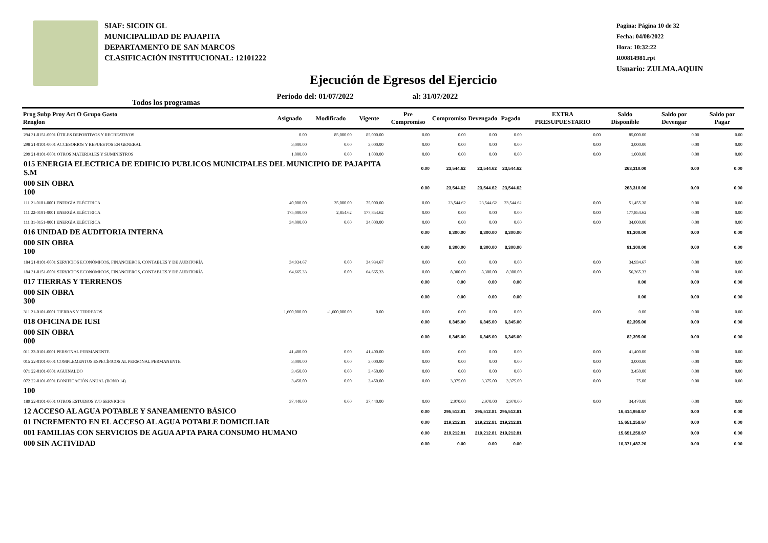SIAF: SICOIN GL
MUNICIPALIDAD DE PAJAPITA
DEPARTAMENTO DE SAN MARCOS
CLASIFICACIÓN INSTITUCIONAL: 12101222
Pagina: Página 10 de 32
Fecha: 04/08/2022
Hora: 10:32:22
R00814981.rpt
Usuario: ZULMA.AQUIN
Ejecución de Egresos del Ejercicio
Todos los programas Periodo del: 01/07/2022 al: 31/07/2022
| Prog Subp Proy Act O Grupo Gasto Renglon | Asignado | Modificado | Vigente | Pre Compromiso | Compromiso | Devengado | Pagado | EXTRA PRESUPUESTARIO | Saldo Disponible | Saldo por Devengar | Saldo por Pagar |
| --- | --- | --- | --- | --- | --- | --- | --- | --- | --- | --- | --- |
| 294 31-0151-0001 ÚTILES DEPORTIVOS Y RECREATIVOS | 0.00 | 85,000.00 | 85,000.00 | 0.00 | 0.00 | 0.00 | 0.00 | 0.00 | 85,000.00 | 0.00 | 0.00 |
| 298 21-0101-0001 ACCESORIOS Y REPUESTOS EN GENERAL | 3,000.00 | 0.00 | 3,000.00 | 0.00 | 0.00 | 0.00 | 0.00 | 0.00 | 3,000.00 | 0.00 | 0.00 |
| 299 21-0101-0001 OTROS MATERIALES Y SUMINISTROS | 1,000.00 | 0.00 | 1,000.00 | 0.00 | 0.00 | 0.00 | 0.00 | 0.00 | 1,000.00 | 0.00 | 0.00 |
| 015 ENERGIA ELECTRICA DE EDIFICIO PUBLICOS MUNICIPALES DEL MUNICIPIO DE PAJAPITA S.M | | | | 0.00 | 23,544.62 | 23,544.62 | 23,544.62 | | 263,310.00 | 0.00 | 0.00 |
| 000 SIN OBRA 100 | | | | 0.00 | 23,544.62 | 23,544.62 | 23,544.62 | | 263,310.00 | 0.00 | 0.00 |
| 111 21-0101-0001 ENERGÍA ELÉCTRICA | 40,000.00 | 35,000.00 | 75,000.00 | 0.00 | 23,544.62 | 23,544.62 | 23,544.62 | 0.00 | 51,455.38 | 0.00 | 0.00 |
| 111 22-0101-0001 ENERGÍA ELÉCTRICA | 175,000.00 | 2,854.62 | 177,854.62 | 0.00 | 0.00 | 0.00 | 0.00 | 0.00 | 177,854.62 | 0.00 | 0.00 |
| 111 31-0151-0001 ENERGÍA ELÉCTRICA | 34,000.00 | 0.00 | 34,000.00 | 0.00 | 0.00 | 0.00 | 0.00 | 0.00 | 34,000.00 | 0.00 | 0.00 |
| 016 UNIDAD DE AUDITORIA INTERNA | | | | 0.00 | 8,300.00 | 8,300.00 | 8,300.00 | | 91,300.00 | 0.00 | 0.00 |
| 000 SIN OBRA 100 | | | | 0.00 | 8,300.00 | 8,300.00 | 8,300.00 | | 91,300.00 | 0.00 | 0.00 |
| 184 21-0101-0001 SERVICIOS ECONÓMICOS, FINANCIEROS, CONTABLES Y DE AUDITORÍA | 34,934.67 | 0.00 | 34,934.67 | 0.00 | 0.00 | 0.00 | 0.00 | 0.00 | 34,934.67 | 0.00 | 0.00 |
| 184 31-0151-0001 SERVICIOS ECONÓMICOS, FINANCIEROS, CONTABLES Y DE AUDITORÍA | 64,665.33 | 0.00 | 64,665.33 | 0.00 | 8,300.00 | 8,300.00 | 8,300.00 | 0.00 | 56,365.33 | 0.00 | 0.00 |
| 017 TIERRAS Y TERRENOS | | | | 0.00 | 0.00 | 0.00 | 0.00 | | 0.00 | 0.00 | 0.00 |
| 000 SIN OBRA 300 | | | | 0.00 | 0.00 | 0.00 | 0.00 | | 0.00 | 0.00 | 0.00 |
| 311 21-0101-0001 TIERRAS Y TERRENOS | 1,600,000.00 | -1,600,000.00 | 0.00 | 0.00 | 0.00 | 0.00 | 0.00 | 0.00 | 0.00 | 0.00 | 0.00 |
| 018 OFICINA DE IUSI | | | | 0.00 | 6,345.00 | 6,345.00 | 6,345.00 | | 82,395.00 | 0.00 | 0.00 |
| 000 SIN OBRA 000 | | | | 0.00 | 6,345.00 | 6,345.00 | 6,345.00 | | 82,395.00 | 0.00 | 0.00 |
| 011 22-0101-0001 PERSONAL PERMANENTE | 41,400.00 | 0.00 | 41,400.00 | 0.00 | 0.00 | 0.00 | 0.00 | 0.00 | 41,400.00 | 0.00 | 0.00 |
| 015 22-0101-0001 COMPLEMENTOS ESPECÍFICOS AL PERSONAL PERMANENTE | 3,000.00 | 0.00 | 3,000.00 | 0.00 | 0.00 | 0.00 | 0.00 | 0.00 | 3,000.00 | 0.00 | 0.00 |
| 071 22-0101-0001 AGUINALDO | 3,450.00 | 0.00 | 3,450.00 | 0.00 | 0.00 | 0.00 | 0.00 | 0.00 | 3,450.00 | 0.00 | 0.00 |
| 072 22-0101-0001 BONIFICACIÓN ANUAL (BONO 14) | 3,450.00 | 0.00 | 3,450.00 | 0.00 | 3,375.00 | 3,375.00 | 3,375.00 | 0.00 | 75.00 | 0.00 | 0.00 |
| 100 | | | | | | | | | | | |
| 189 22-0101-0001 OTROS ESTUDIOS Y/O SERVICIOS | 37,440.00 | 0.00 | 37,440.00 | 0.00 | 2,970.00 | 2,970.00 | 2,970.00 | 0.00 | 34,470.00 | 0.00 | 0.00 |
| 12 ACCESO AL AGUA POTABLE Y SANEAMIENTO BÁSICO | | | | 0.00 | 295,512.81 | 295,512.81 | 295,512.81 | | 16,414,958.67 | 0.00 | 0.00 |
| 01 INCREMENTO EN EL ACCESO AL AGUA POTABLE DOMICILIAR | | | | 0.00 | 219,212.81 | 219,212.81 | 219,212.81 | | 15,651,258.67 | 0.00 | 0.00 |
| 001 FAMILIAS CON SERVICIOS DE AGUA APTA PARA CONSUMO HUMANO | | | | 0.00 | 219,212.81 | 219,212.81 | 219,212.81 | | 15,651,258.67 | 0.00 | 0.00 |
| 000 SIN ACTIVIDAD | | | | 0.00 | 0.00 | 0.00 | 0.00 | | 10,371,487.20 | 0.00 | 0.00 |